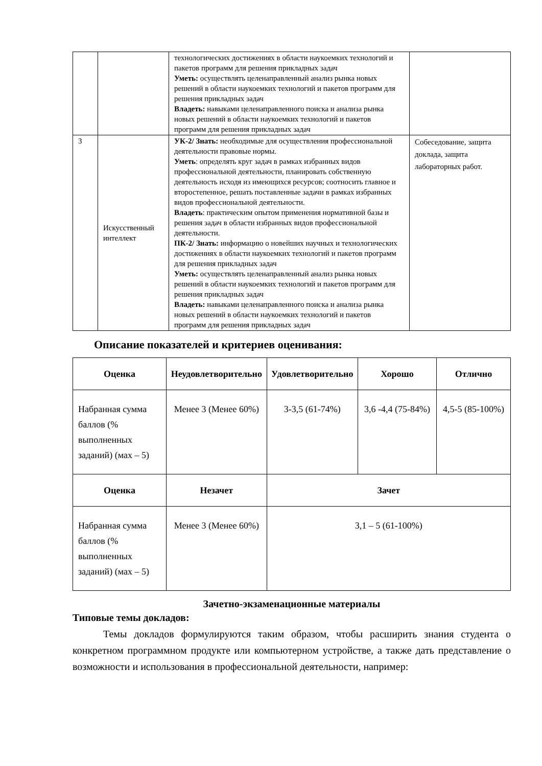| | | технологических достижениях в области наукоемких технологий и пакетов программ для решения прикладных задач Уметь: осуществлять целенаправленный анализ рынка новых решений в области наукоемких технологий и пакетов программ для решения прикладных задач Владеть: навыками целенаправленного поиска и анализа рынка новых решений в области наукоемких технологий и пакетов программ для решения прикладных задач | |
| 3 | Искусственный интеллект | УК-2/ Знать: необходимые для осуществления профессиональной деятельности правовые нормы. Уметь : определять круг задач в рамках избранных видов профессиональной деятельности, планировать собственную деятельность исходя из имеющихся ресурсов; соотносить главное и второстепенное, решать поставленные задачи в рамках избранных видов профессиональной деятельности. Владеть : практическим опытом применения нормативной базы и решения задач в области избранных видов профессиональной деятельности. ПК-2/ Знать: информацию о новейших научных и технологических достижениях в области наукоемких технологий и пакетов программ для решения прикладных задач Уметь: осуществлять целенаправленный анализ рынка новых решений в области наукоемких технологий и пакетов программ для решения прикладных задач Владеть: навыками целенаправленного поиска и анализа рынка новых решений в области наукоемких технологий и пакетов программ для решения прикладных задач | Собеседование, защита доклада, защита лабораторных работ. |
Описание показателей и критериев оценивания:
| Оценка | Неудовлетворительно | Удовлетворительно | Хорошо | Отлично |
| --- | --- | --- | --- | --- |
| Набранная сумма баллов (% выполненных заданий) (мах – 5) | Менее 3 (Менее 60%) | 3-3,5 (61-74%) | 3,6 -4,4 (75-84%) | 4,5-5 (85-100%) |
| Оценка | Незачет | Зачет | | |
| Набранная сумма баллов (% выполненных заданий) (мах – 5) | Менее 3 (Менее 60%) | 3,1 – 5 (61-100%) | | |
Зачетно-экзаменационные материалы
Типовые темы докладов:
Темы докладов формулируются таким образом, чтобы расширить знания студента о конкретном программном продукте или компьютерном устройстве, а также дать представление о возможности и использования в профессиональной деятельности, например: